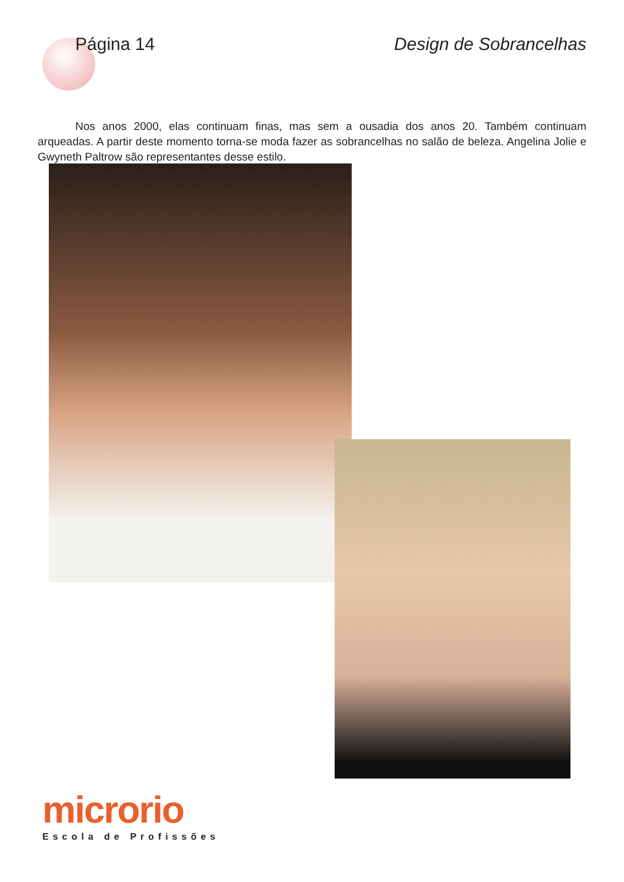Página 14 Design de Sobrancelhas
Nos anos 2000, elas continuam finas, mas sem a ousadia dos anos 20. Também continuam arqueadas. A partir deste momento torna-se moda fazer as sobrancelhas no salão de beleza. Angelina Jolie e Gwyneth Paltrow são representantes desse estilo.
microrio
Escola de Profissões